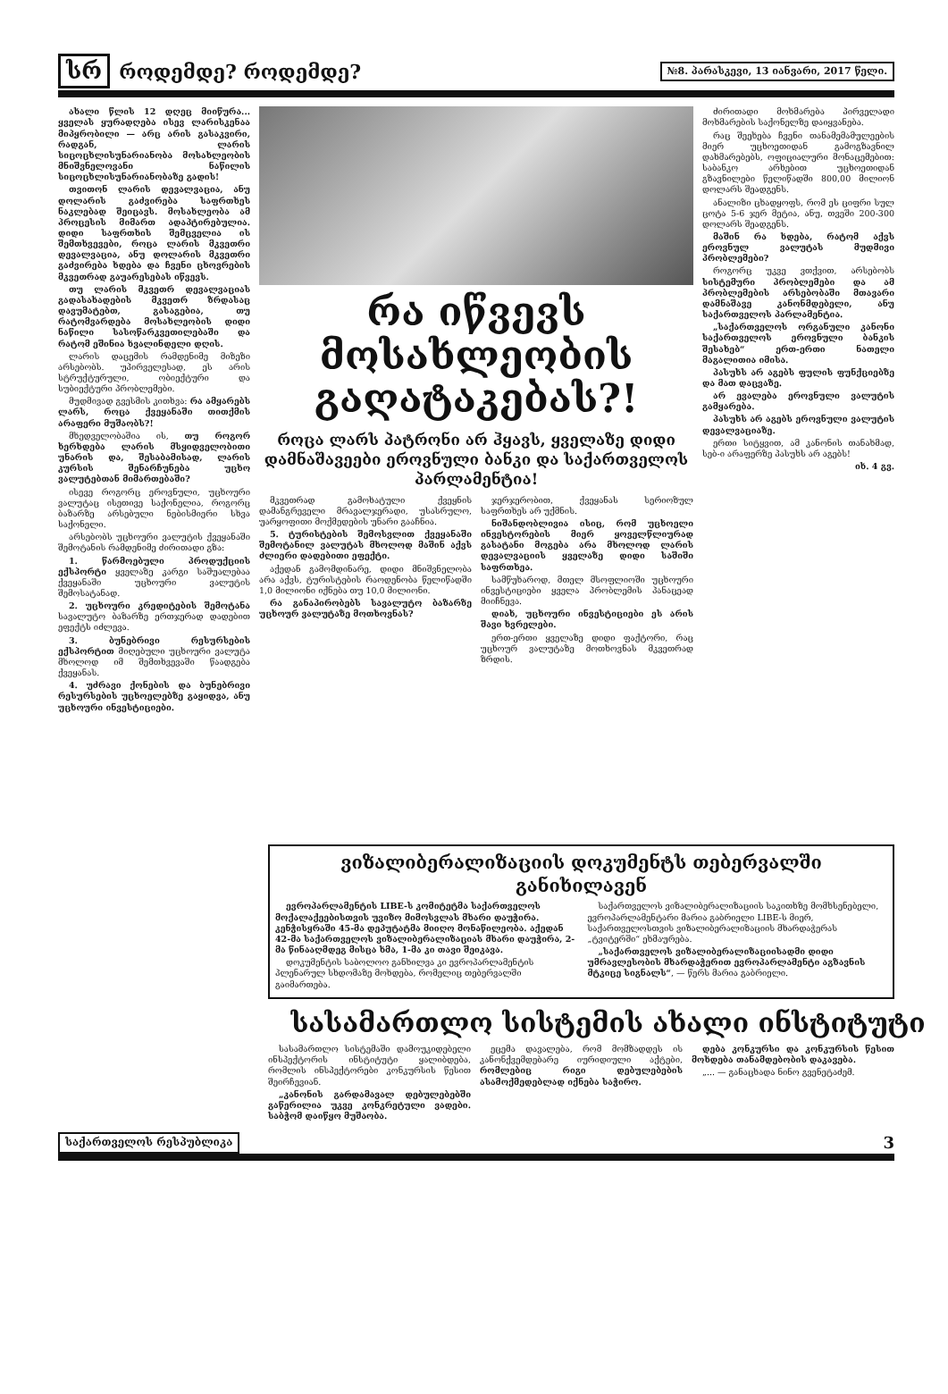სრ
როდემდე? როდემდე?
№8. პარასკევი, 13 იანვარი, 2017 წელი.
ახალი წლის 12 დღეც მიიწურა... ყველას ყურადღება ისევ ლარისკენაა მიპყრობილი — არც არის გასაკვირი, რადგან, ლარის სიცოცხლისუნარიანობა მოსახლეობის მნიშვნელოვანი ნაწილის სიცოცხლისუნარიანობაზე გადის!
თვითონ ლარის დევალვაცია, ანუ დოლარის გაძვირება საფრთხეს ნაკლებად შეიცავს. მოსახლეობა ამ პროცესის მიმართ ადაპტირებულია. დიდი საფრთხის შემცველია ის შემთხვევები, როცა ლარის მკვეთრი დევალვაცია, ანუ დოლარის მკვეთრი გაძვირება ხდება და ჩვენი ცხოვრების მკვეთრად გაუარესებას იწვევს.
თუ ლარის მკვეთრ დევალვაციას გადასახადების მკვეთრ ზრდასაც დავუმატებთ, გასაგებია, თუ რატომვარდება მოსახლეობის დიდი ნაწილი სასოწარკვეთილებაში და რატომ ეშინია ხვალინდელი დღის.
ლარის დაცემის რამდენიმე მიზეზი არსებობს. უპირველესად, ეს არის სტრუქტურული, ობიექტური და სუბიექტური პრობლემები.
მუდმივად გვესმის კითხვა: რა ამყარებს ლარს, როცა ქვეყანაში თითქმის არაფერი მუშაობს?!
მხედველობაშია ის, თუ როგორ ხერხდება ლარის მსყიდველობითი უნარის და, შესაბამისად, ლარის კურსის შენარჩუნება უცხო ვალუტებთან მიმართებაში?
ისევე როგორც ეროვნული, უცხოური ვალუტაც ისეთივე საქონელია, როგორც ბაზარზე არსებული ნებისმიერი სხვა საქონელი.
არსებობს უცხოური ვალუტის ქვეყანაში შემოტანის რამდენიმე ძირითადი გზა:
1. წარმოებული პროდუქციის ექსპორტი ყველაზე კარგი საშუალებაა ქვეყანაში უცხოური ვალუტის შემოსატანად.
2. უცხოური კრედიტების შემოტანა სავალუტო ბაზარზე ერთჯერად დადებით ეფექტს იძლევა.
3. ბუნებრივი რესურსების ექსპორტით მიღებული უცხოური ვალუტა მხოლოდ იმ შემთხვევაში წაადგება ქვეყანას.
4. უძრავი ქონების და ბუნებრივი რესურსების უცხოელებზე გაყიდვა, ანუ უცხოური ინვესტიციები.
რა იწვევს მოსახლეობის გაღატაკებას?!
როცა ლარს პატრონი არ ჰყავს, ყველაზე დიდი დამნაშავეები ეროვნული ბანკი და საქართველოს პარლამენტია!
მკვეთრად გამოხატული ქვეყნის დამანგრეველი მრავალჯერადი, უსასრულო, უარყოფითი მოქმედების უნარი გააჩნია.
5. ტურისტების შემოსვლით ქვეყანაში შემოტანილ ვალუტას მხოლოდ მაშინ აქვს ძლიერი დადებითი ეფექტი.
აქედან გამომდინარე, დიდი მნიშვნელობა არა აქვს, ტურისტების რაოდენობა წელიწადში 1,0 მილიონი იქნება თუ 10,0 მილიონი.
რა განაპირობებს სავალუტო ბაზარზე უცხოურ ვალუტაზე მოთხოვნას?
ჯერჯერობით, ქვეყანას სერიოზულ საფრთხეს არ უქმნის.
ნიშანდობლივია ისიც, რომ უცხოელი ინვესტორების მიერ ყოველწლიურად გასატანი მოგება არა მხოლოდ ლარის დევალვაციის ყველაზე დიდი საშიში საფრთხეა.
სამწუხაროდ, მთელ მსოფლიოში უცხოური ინვესტიციები ყველა პრობლემის პანაცეად მიიჩნევა.
დიახ, უცხოური ინვესტიციები ეს არის შავი ხვრელები.
ერთ-ერთი ყველაზე დიდი ფაქტორი, რაც უცხოურ ვალუტაზე მოთხოვნას მკვეთრად ზრდის.
ძირითადი მოხმარება პირველადი მოხმარების საქონელზე დაიყვანება.
რაც შეეხება ჩვენი თანამემამულეების მიერ უცხოეთიდან გამოგზავნილ დახმარებებს, ოფიციალური მონაცემებით: საბანკო არხებით უცხოეთიდან გზავნილები წელიწადში 800,00 მილიონ დოლარს შეადგენს.
ანალიზი ცხადყოფს, რომ ეს ციფრი სულ ცოტა 5-6 ჯერ მეტია, ანუ, თვეში 200-300 დოლარს შეადგენს.
მაშინ რა ხდება, რატომ აქვს ეროვნულ ვალუტას მუდმივი პრობლემები?
როგორც უკვე ვთქვით, არსებობს სისტემური პრობლემები და ამ პრობლემების არსებობაში მთავარი დამნაშავე კანონმდებელი, ანუ საქართველოს პარლამენტია.
„საქართველოს ორგანული კანონი საქართველოს ეროვნული ბანკის შესახებ“ ერთ-ერთი ნათელი მაგალითია იმისა.
პასუხს არ აგებს ფულის ფუნქციებზე და მათ დაცვაზე.
არ ევალება ეროვნული ვალუტის გამყარება.
პასუხს არ აგებს ეროვნული ვალუტის დევალვაციაზე.
ერთი სიტყვით, ამ კანონის თანახმად, სებ-ი არაფერზე პასუხს არ აგებს!
იხ. 4 გვ.
ვიზალიბერალიზაციის დოკუმენტს თებერვალში განიხილავენ
ევროპარლამენტის LIBE-ს კომიტეტმა საქართველოს მოქალაქეებისთვის უვიზო მიმოსვლას მხარი დაუჭირა. კენჭისყრაში 45-მა დეპუტატმა მიიღო მონაწილეობა. აქედან 42-მა საქართველოს ვიზალიბერალიზაციას მხარი დაუჭირა, 2-მა წინააღმდეგ მისცა ხმა, 1-მა კი თავი შეიკავა.
დოკუმენტის საბოლოო განხილვა კი ევროპარლამენტის პლენარულ სხდომაზე მოხდება, რომელიც თებერვალში გაიმართება.
საქართველოს ვიზალიბერალიზაციის საკითხზე მომხსენებელი, ევროპარლამენტარი მარია გაბრიელი LIBE-ს მიერ, საქართველოსთვის ვიზალიბერალიზაციის მხარდაჭერას „ტვიტერში“ ეხმაურება.
„საქართველოს ვიზალიბერალიზაციისადმი დიდი უმრავლესობის მხარდაჭერით ევროპარლამენტი აგზავნის მტკიცე სიგნალს“, — წერს მარია გაბრიელი.
სასამართლო სისტემის ახალი ინსტიტუტი
სასამართლო სისტემაში დამოუკიდებელი ინსპექტორის ინსტიტუტი ყალიბდება, რომლის ინსპექტორები კონკურსის წესით შეირჩევიან.
„კანონის გარდამავალ დებულებებში გაწერილია უკვე კონკრეტული ვადები. საბჭომ დაიწყო მუშაობა.
ეცემა დავალება, რომ მომზადდეს ის კანონქვემდებარე იურიდიული აქტები, რომლებიც რიგი დებულებების ასამოქმედებლად იქნება საჭირო.
დება კონკურსი და კონკურსის წესით მოხდება თანამდებობის დაკავება.
„... — განაცხადა ნინო გვენეტაძემ.
საქართველოს რესპუბლიკა 3